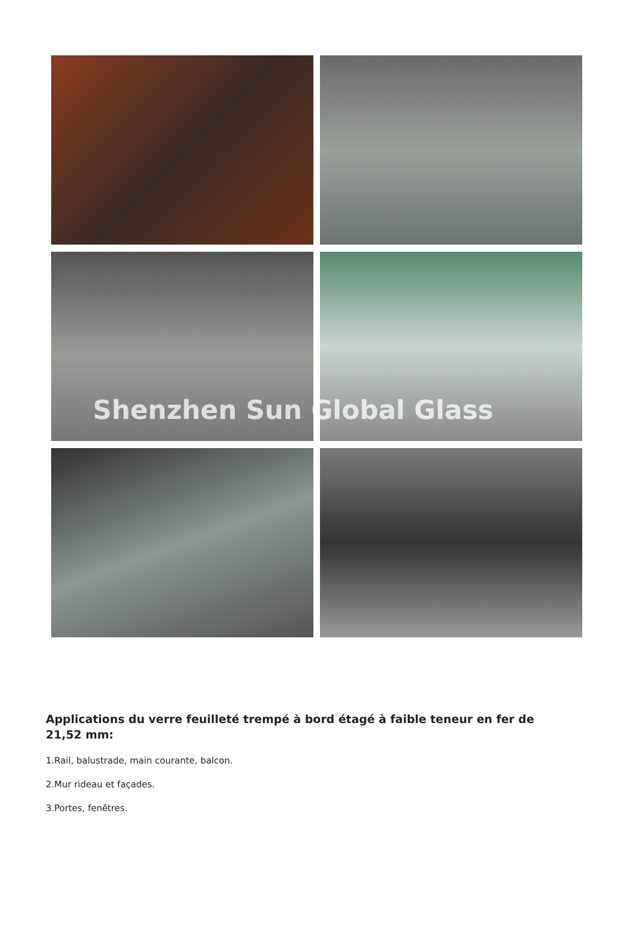Shenzhen Sun Global Glass
Applications du verre feuilleté trempé à bord étagé à faible teneur en fer de 21,52 mm:
1.Rail, balustrade, main courante, balcon.
2.Mur rideau et façades.
3.Portes, fenêtres.